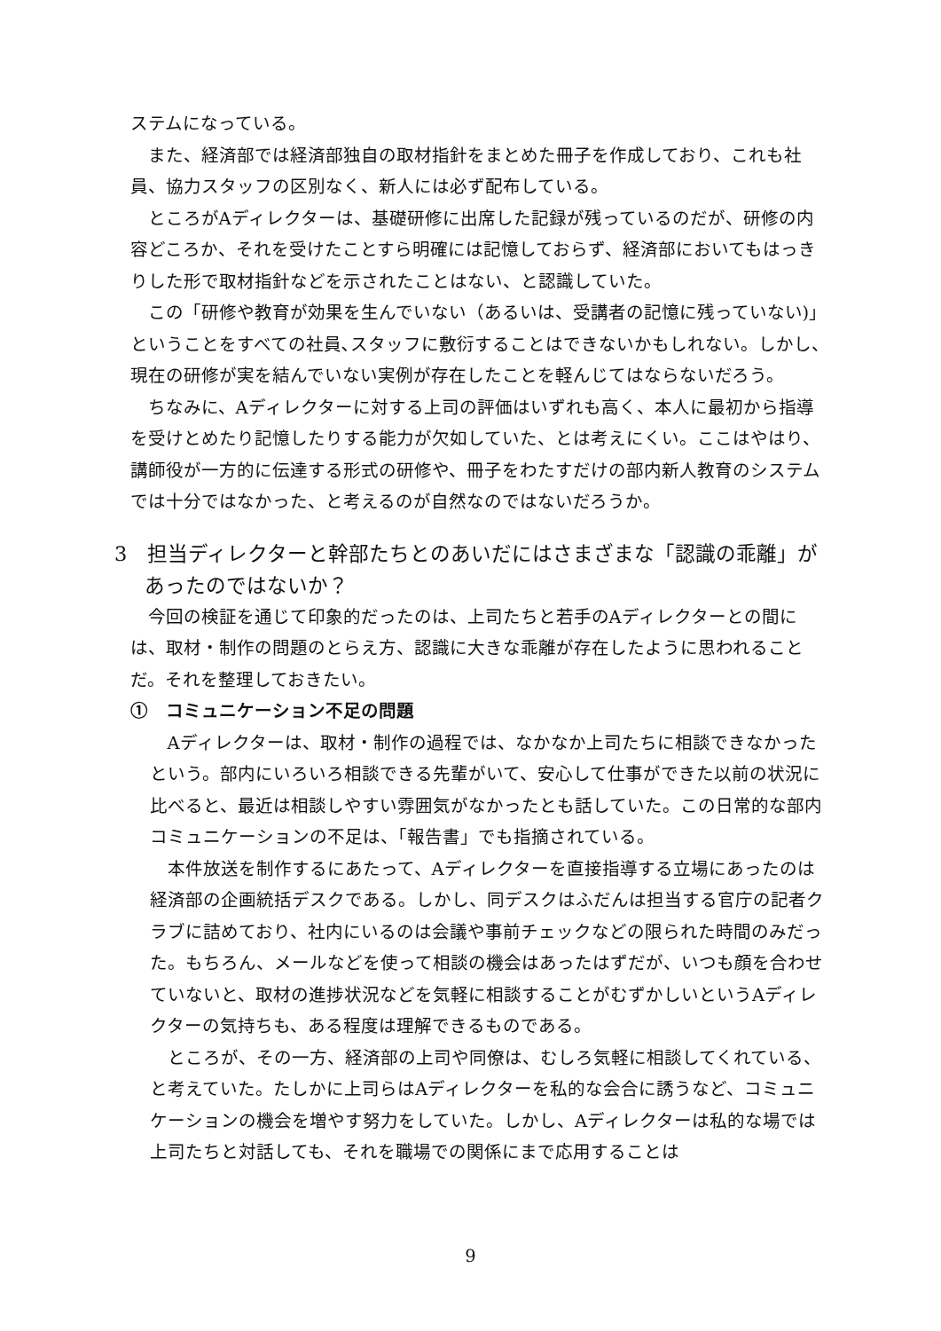ステムになっている。
また、経済部では経済部独自の取材指針をまとめた冊子を作成しており、これも社員、協力スタッフの区別なく、新人には必ず配布している。
ところがAディレクターは、基礎研修に出席した記録が残っているのだが、研修の内容どころか、それを受けたことすら明確には記憶しておらず、経済部においてもはっきりした形で取材指針などを示されたことはない、と認識していた。
この「研修や教育が効果を生んでいない（あるいは、受講者の記憶に残っていない)」ということをすべての社員､スタッフに敷衍することはできないかもしれない。しかし、現在の研修が実を結んでいない実例が存在したことを軽んじてはならないだろう。
ちなみに、Aディレクターに対する上司の評価はいずれも高く、本人に最初から指導を受けとめたり記憶したりする能力が欠如していた、とは考えにくい。ここはやはり、講師役が一方的に伝達する形式の研修や、冊子をわたすだけの部内新人教育のシステムでは十分ではなかった、と考えるのが自然なのではないだろうか。
3　担当ディレクターと幹部たちとのあいだにはさまざまな「認識の乖離」があったのではないか？
今回の検証を通じて印象的だったのは、上司たちと若手のAディレクターとの間には、取材・制作の問題のとらえ方、認識に大きな乖離が存在したように思われることだ。それを整理しておきたい。
①　コミュニケーション不足の問題
Aディレクターは、取材・制作の過程では、なかなか上司たちに相談できなかったという。部内にいろいろ相談できる先輩がいて、安心して仕事ができた以前の状況に比べると、最近は相談しやすい雰囲気がなかったとも話していた。この日常的な部内コミュニケーションの不足は、「報告書」でも指摘されている。
本件放送を制作するにあたって、Aディレクターを直接指導する立場にあったのは経済部の企画統括デスクである。しかし、同デスクはふだんは担当する官庁の記者クラブに詰めており、社内にいるのは会議や事前チェックなどの限られた時間のみだった。もちろん、メールなどを使って相談の機会はあったはずだが、いつも顔を合わせていないと、取材の進捗状況などを気軽に相談することがむずかしいというAディレクターの気持ちも、ある程度は理解できるものである。
ところが、その一方、経済部の上司や同僚は、むしろ気軽に相談してくれている、と考えていた。たしかに上司らはAディレクターを私的な会合に誘うなど、コミュニケーションの機会を増やす努力をしていた。しかし、Aディレクターは私的な場では上司たちと対話しても、それを職場での関係にまで応用することは
9